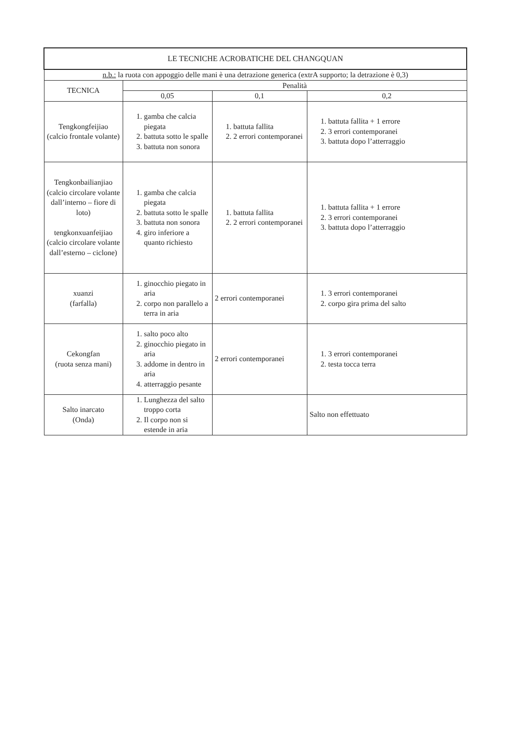| LE TECNICHE ACROBATICHE DEL CHANGQUAN | | | |
| --- | --- | --- | --- |
| n.b.: la ruota con appoggio delle mani è una detrazione generica (extrA supporto; la detrazione è 0,3) | | | |
| TECNICA | Penalità | | |
| | 0,05 | 0,1 | 0,2 |
| Tengkongfeijiao (calcio frontale volante) | 1. gamba che calcia piegata 2. battuta sotto le spalle 3. battuta non sonora | 1. battuta fallita 2. 2 errori contemporanei | 1. battuta fallita + 1 errore 2. 3 errori contemporanei 3. battuta dopo l’atterraggio |
| Tengkonbailianjiao (calcio circolare volante dall’interno – fiore di loto) tengkonxuanfeijiao (calcio circolare volante dall’esterno – ciclone) | 1. gamba che calcia piegata 2. battuta sotto le spalle 3. battuta non sonora 4. giro inferiore a quanto richiesto | 1. battuta fallita 2. 2 errori contemporanei | 1. battuta fallita + 1 errore 2. 3 errori contemporanei 3. battuta dopo l’atterraggio |
| xuanzi (farfalla) | 1. ginocchio piegato in aria 2. corpo non parallelo a terra in aria | 2 errori contemporanei | 1. 3 errori contemporanei 2. corpo gira prima del salto |
| Cekongfan (ruota senza mani) | 1. salto poco alto 2. ginocchio piegato in aria 3. addome in dentro in aria 4. atterraggio pesante | 2 errori contemporanei | 1. 3 errori contemporanei 2. testa tocca terra |
| Salto inarcato (Onda) | 1. Lunghezza del salto troppo corta 2. Il corpo non si estende in aria | | Salto non effettuato |